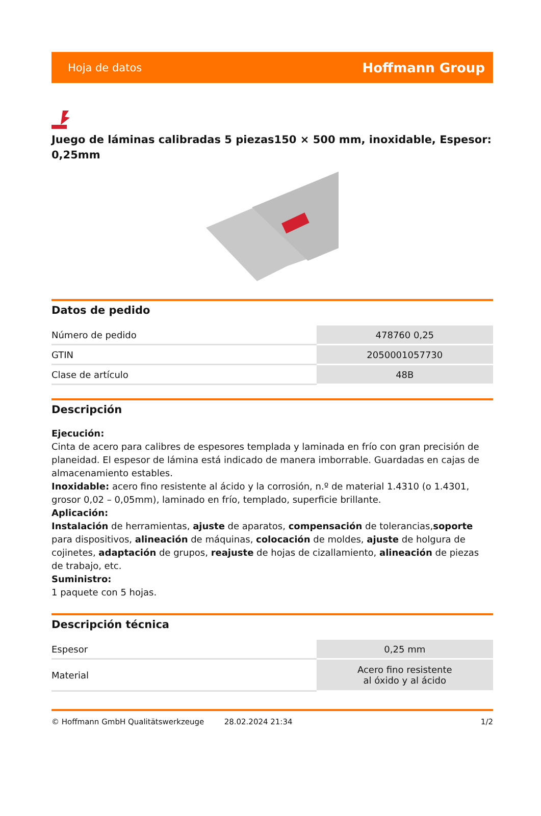Hoja de datos Hoffmann Group
Juego de láminas calibradas 5 piezas150 × 500 mm, inoxidable, Espesor: 0,25mm
Datos de pedido
| Número de pedido | 478760 0,25 |
| GTIN | 2050001057730 |
| Clase de artículo | 48B |
Descripción
Ejecución:
Cinta de acero para calibres de espesores templada y laminada en frío con gran precisión de planeidad. El espesor de lámina está indicado de manera imborrable. Guardadas en cajas de almacenamiento estables.
Inoxidable: acero fino resistente al ácido y la corrosión, n.º de material 1.4310 (o 1.4301, grosor 0,02 – 0,05mm), laminado en frío, templado, superficie brillante.
Aplicación:
Instalación de herramientas, ajuste de aparatos, compensación de tolerancias,soporte para dispositivos, alineación de máquinas, colocación de moldes, ajuste de holgura de cojinetes, adaptación de grupos, reajuste de hojas de cizallamiento, alineación de piezas de trabajo, etc.
Suministro:
1 paquete con 5 hojas.
Descripción técnica
| Espesor | 0,25 mm |
| Material | Acero fino resistente al óxido y al ácido |
© Hoffmann GmbH Qualitätswerkzeuge 28.02.2024 21:34 1/2